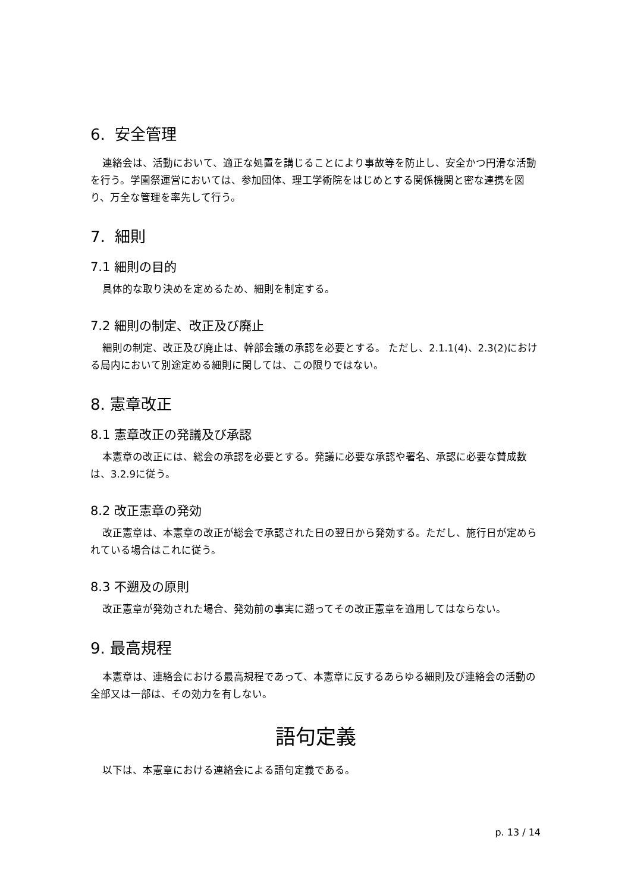6. 安全管理
連絡会は、活動において、適正な処置を講じることにより事故等を防止し、安全かつ円滑な活動を行う。学園祭運営においては、参加団体、理工学術院をはじめとする関係機関と密な連携を図り、万全な管理を率先して行う。
7. 細則
7.1 細則の目的
具体的な取り決めを定めるため、細則を制定する。
7.2 細則の制定、改正及び廃止
細則の制定、改正及び廃止は、幹部会議の承認を必要とする。 ただし、2.1.1(4)、2.3(2)における局内において別途定める細則に関しては、この限りではない。
8. 憲章改正
8.1 憲章改正の発議及び承認
本憲章の改正には、総会の承認を必要とする。発議に必要な承認や署名、承認に必要な賛成数は、3.2.9に従う。
8.2 改正憲章の発効
改正憲章は、本憲章の改正が総会で承認された日の翌日から発効する。ただし、施行日が定められている場合はこれに従う。
8.3 不遡及の原則
改正憲章が発効された場合、発効前の事実に遡ってその改正憲章を適用してはならない。
9. 最高規程
本憲章は、連絡会における最高規程であって、本憲章に反するあらゆる細則及び連絡会の活動の全部又は一部は、その効力を有しない。
語句定義
以下は、本憲章における連絡会による語句定義である。
p. 13 / 14